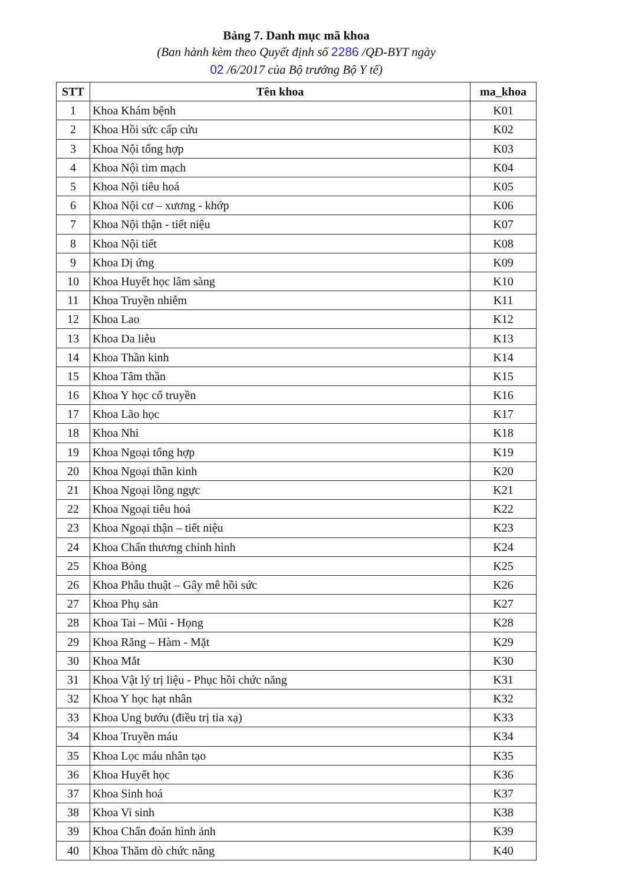Bảng 7. Danh mục mã khoa
(Ban hành kèm theo Quyết định số 2286 /QĐ-BYT ngày
02 /6/2017 của Bộ trưởng Bộ Y tế)
| STT | Tên khoa | ma_khoa |
| --- | --- | --- |
| 1 | Khoa Khám bệnh | K01 |
| 2 | Khoa Hồi sức cấp cứu | K02 |
| 3 | Khoa Nội tổng hợp | K03 |
| 4 | Khoa Nội tim mạch | K04 |
| 5 | Khoa Nội tiêu hoá | K05 |
| 6 | Khoa Nội cơ – xương - khớp | K06 |
| 7 | Khoa Nội thận - tiết niệu | K07 |
| 8 | Khoa Nội tiết | K08 |
| 9 | Khoa Dị ứng | K09 |
| 10 | Khoa Huyết học lâm sàng | K10 |
| 11 | Khoa Truyền nhiễm | K11 |
| 12 | Khoa Lao | K12 |
| 13 | Khoa Da liễu | K13 |
| 14 | Khoa Thần kinh | K14 |
| 15 | Khoa Tâm thần | K15 |
| 16 | Khoa Y học cổ truyền | K16 |
| 17 | Khoa Lão học | K17 |
| 18 | Khoa Nhi | K18 |
| 19 | Khoa Ngoại tổng hợp | K19 |
| 20 | Khoa Ngoại thần kinh | K20 |
| 21 | Khoa Ngoại lồng ngực | K21 |
| 22 | Khoa Ngoại tiêu hoá | K22 |
| 23 | Khoa Ngoại thận – tiết niệu | K23 |
| 24 | Khoa Chấn thương chỉnh hình | K24 |
| 25 | Khoa Bỏng | K25 |
| 26 | Khoa Phẫu thuật – Gây mê hồi sức | K26 |
| 27 | Khoa Phụ sản | K27 |
| 28 | Khoa Tai – Mũi - Họng | K28 |
| 29 | Khoa Răng – Hàm - Mặt | K29 |
| 30 | Khoa Mắt | K30 |
| 31 | Khoa Vật lý trị liệu - Phục hồi chức năng | K31 |
| 32 | Khoa Y học hạt nhân | K32 |
| 33 | Khoa Ung bướu (điều trị tia xạ) | K33 |
| 34 | Khoa Truyền máu | K34 |
| 35 | Khoa Lọc máu nhân tạo | K35 |
| 36 | Khoa Huyết học | K36 |
| 37 | Khoa Sinh hoá | K37 |
| 38 | Khoa Vi sinh | K38 |
| 39 | Khoa Chẩn đoán hình ảnh | K39 |
| 40 | Khoa Thăm dò chức năng | K40 |